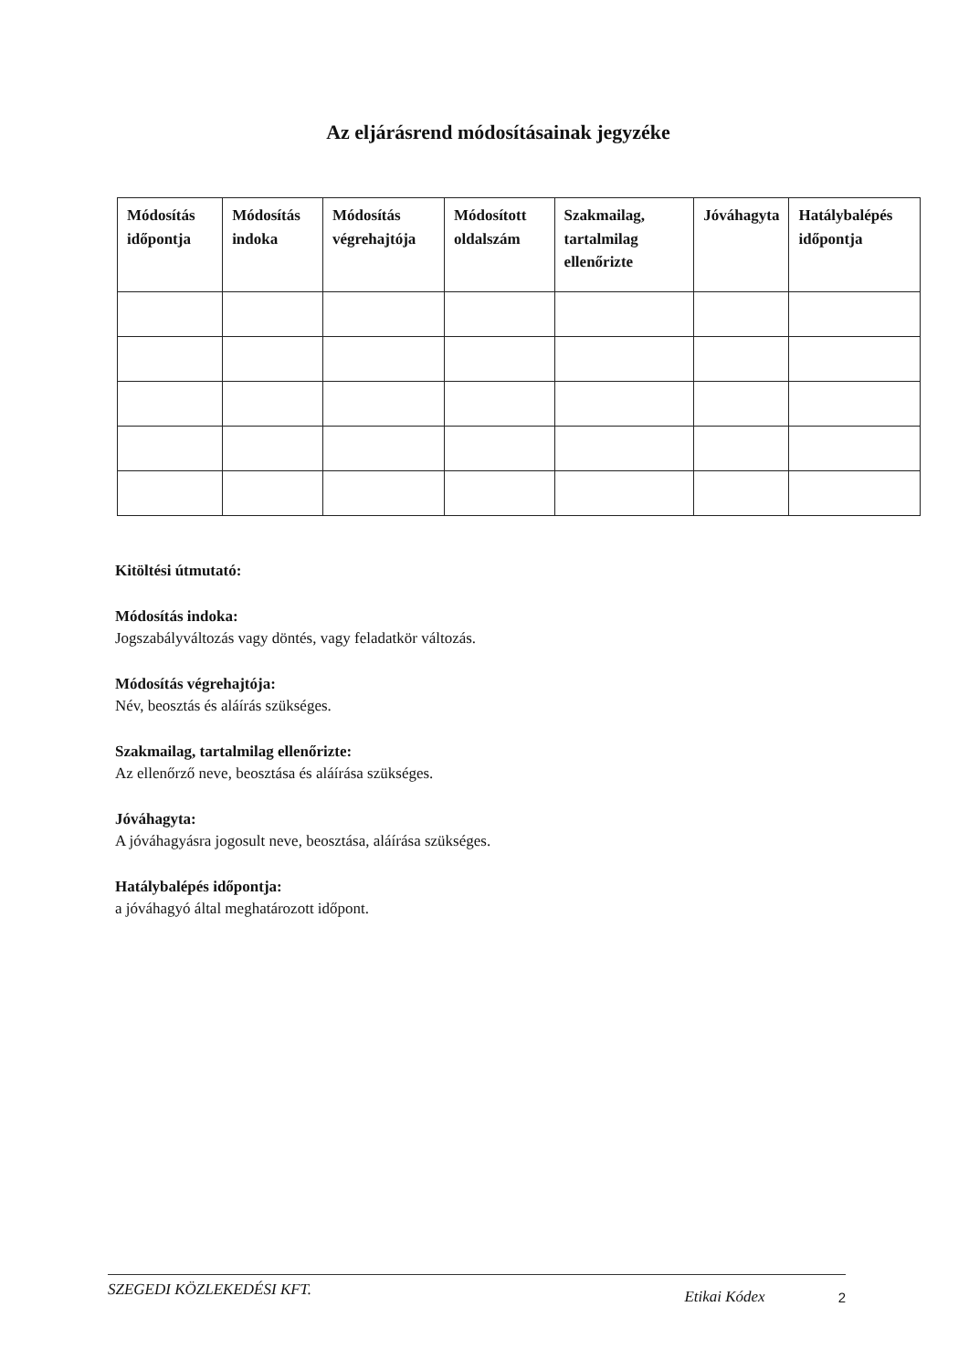Az eljárásrend módosításainak jegyzéke
| Módosítás időpontja | Módosítás indoka | Módosítás végrehajtója | Módosított oldalszám | Szakmailag, tartalmilag ellenőrizte | Jóváhagyta | Hatálybalépés időpontja |
| --- | --- | --- | --- | --- | --- | --- |
Kitöltési útmutató:
Módosítás indoka:
Jogszabályváltozás vagy döntés, vagy feladatkör változás.
Módosítás végrehajtója:
Név, beosztás és aláírás szükséges.
Szakmailag, tartalmilag ellenőrizte:
Az ellenőrző neve, beosztása és aláírása szükséges.
Jóváhagyta:
A jóváhagyásra jogosult neve, beosztása, aláírása szükséges.
Hatálybalépés időpontja:
a jóváhagyó által meghatározott időpont.
SZEGEDI KÖZLEKEDÉSI KFT. Etikai Kódex 2